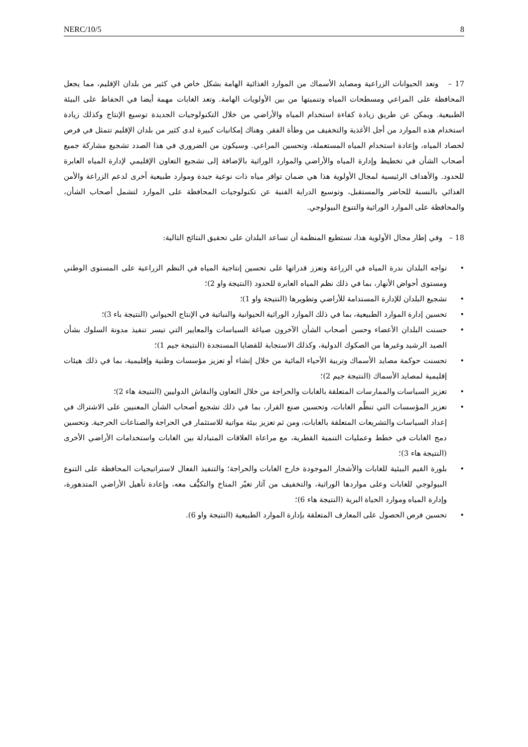NERC/10/5 8
17 – وتعد الحيوانات الزراعية ومصايد الأسماك من الموارد الغذائية الهامة بشكل خاص في كثير من بلدان الإقليم، مما يجعل المحافظة على المراعي ومسطحات المياه وتنميتها من بين الأولويات الهامة. وتعد الغابات مهمة أيضا في الحفاظ على البيئة الطبيعية. ويمكن عن طريق زيادة كفاءة استخدام المياه والأراضي من خلال التكنولوجيات الجديدة توسيع الإنتاج وكذلك زيادة استخدام هذه الموارد من أجل الأغذية والتخفيف من وطأة الفقر. وهناك إمكانيات كبيرة لدى كثير من بلدان الإقليم تتمثل في فرص لحصاد المياه، وإعادة استخدام المياه المستعملة، وتحسين المراعي. وسيكون من الضروري في هذا الصدد تشجيع مشاركة جميع أصحاب الشأن في تخطيط وإدارة المياه والأراضي والموارد الوراثية بالإضافة إلى تشجيع التعاون الإقليمي لإدارة المياه العابرة للحدود. والأهداف الرئيسية لمجال الأولوية هذا هي ضمان توافر مياه ذات نوعية جيدة وموارد طبيعية أخرى لدعم الزراعة والأمن الغذائي بالنسبة للحاضر والمستقبل، وتوسيع الدراية الفنية عن تكنولوجيات المحافظة على الموارد لتشمل أصحاب الشأن، والمحافظة على الموارد الوراثية والتنوع البيولوجي.
18 – وفي إطار مجال الأولوية هذا، تستطيع المنظمة أن تساعد البلدان على تحقيق النتائج التالية:
• تواجه البلدان ندرة المياه في الزراعة وتعزز قدراتها على تحسين إنتاجية المياه في النظم الزراعية على المستوى الوطني ومستوى أحواض الأنهار، بما في ذلك نظم المياه العابرة للحدود (النتيجة واو 2)؛
• تشجيع البلدان للإدارة المستدامة للأراضي وتطويرها (النتيجة واو 1)؛
• تحسين إدارة الموارد الطبيعية، بما في ذلك الموارد الوراثية الحيوانية والنباتية في الإنتاج الحيواني (النتيجة باء 3)؛
• حسنت البلدان الأعضاء وحسن أصحاب الشأن الآخرون صياغة السياسات والمعايير التي تيسر تنفيذ مدونة السلوك بشأن الصيد الرشيد وغيرها من الصكوك الدولية، وكذلك الاستجابة للقضايا المستجدة (النتيجة جيم 1)؛
• تحسنت حوكمة مصايد الأسماك وتربية الأحياء المائية من خلال إنشاء أو تعزيز مؤسسات وطنية وإقليمية، بما في ذلك هيئات إقليمية لمصايد الأسماك (النتيجة جيم 2)؛
• تعزيز السياسات والممارسات المتعلقة بالغابات والحراجة من خلال التعاون والنقاش الدوليين (النتيجة هاء 2)؛
• تعزيز المؤسسات التي تنظِّم الغابات، وتحسين صنع القرار، بما في ذلك تشجيع أصحاب الشأن المعنيين على الاشتراك في إعداد السياسات والتشريعات المتعلقة بالغابات، ومن ثم تعزيز بيئة مواتية للاستثمار في الحراجة والصناعات الحرجية. وتحسين دمج الغابات في خطط وعمليات التنمية القطرية، مع مراعاة العلاقات المتبادلة بين الغابات واستخدامات الأراضي الأخرى (النتيجة هاء 3)؛
• بلورة القيم البيئية للغابات والأشجار الموجودة خارج الغابات والحراجة؛ والتنفيذ الفعال لاستراتيجيات المحافظة على التنوع البيولوجي للغابات وعلى مواردها الوراثية، والتخفيف من آثار تغيّر المناخ والتكيُّف معه، وإعادة تأهيل الأراضي المتدهورة، وإدارة المياه وموارد الحياة البرية (النتيجة هاء 6)؛
• تحسين فرص الحصول على المعارف المتعلقة بإدارة الموارد الطبيعية (النتيجة واو 6).